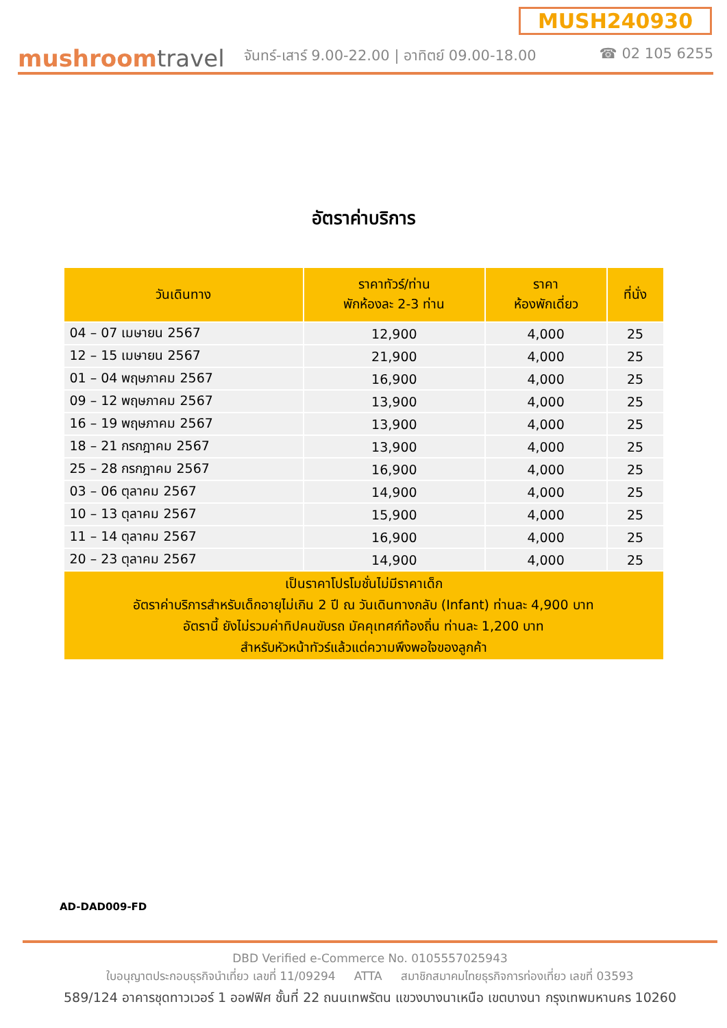MUSH240930
mushroomtravel
จันทร์-เสาร์ 9.00-22.00 | อาทิตย์ 09.00-18.00 ☎ 02 105 6255
อัตราค่าบริการ
| วันเดินทาง | ราคาทัวร์/ท่าน พักห้องละ 2-3 ท่าน | ราคา ห้องพักเดี่ยว | ที่นั่ง |
| --- | --- | --- | --- |
| 04 – 07 เมษายน 2567 | 12,900 | 4,000 | 25 |
| 12 – 15 เมษายน 2567 | 21,900 | 4,000 | 25 |
| 01 – 04 พฤษภาคม 2567 | 16,900 | 4,000 | 25 |
| 09 – 12 พฤษภาคม 2567 | 13,900 | 4,000 | 25 |
| 16 – 19 พฤษภาคม 2567 | 13,900 | 4,000 | 25 |
| 18 – 21 กรกฎาคม 2567 | 13,900 | 4,000 | 25 |
| 25 – 28 กรกฎาคม 2567 | 16,900 | 4,000 | 25 |
| 03 – 06 ตุลาคม 2567 | 14,900 | 4,000 | 25 |
| 10 – 13 ตุลาคม 2567 | 15,900 | 4,000 | 25 |
| 11 – 14 ตุลาคม 2567 | 16,900 | 4,000 | 25 |
| 20 – 23 ตุลาคม 2567 | 14,900 | 4,000 | 25 |
| เป็นราคาโปรโมชั่นไม่มีราคาเด็ก อัตราค่าบริการสำหรับเด็กอายุไม่เกิน 2 ปี ณ วันเดินทางกลับ (Infant) ท่านละ 4,900 บาท อัตรานี้ ยังไม่รวมค่าทิปคนขับรถ มัคคุเทศก์ท้องถิ่น ท่านละ 1,200 บาท สำหรับหัวหน้าทัวร์แล้วแต่ความพึงพอใจของลูกค้า | | | |
AD-DAD009-FD
DBD Verified e-Commerce No. 0105557025943
ใบอนุญาตประกอบธุรกิจนำเที่ยว เลขที่ 11/09294 ATTA สมาชิกสมาคมไทยธุรกิจการท่องเที่ยว เลขที่ 03593
589/124 อาคารชุดทาวเวอร์ 1 ออฟฟิศ ชั้นที่ 22 ถนนเทพรัตน แขวงบางนาเหนือ เขตบางนา กรุงเทพมหานคร 10260